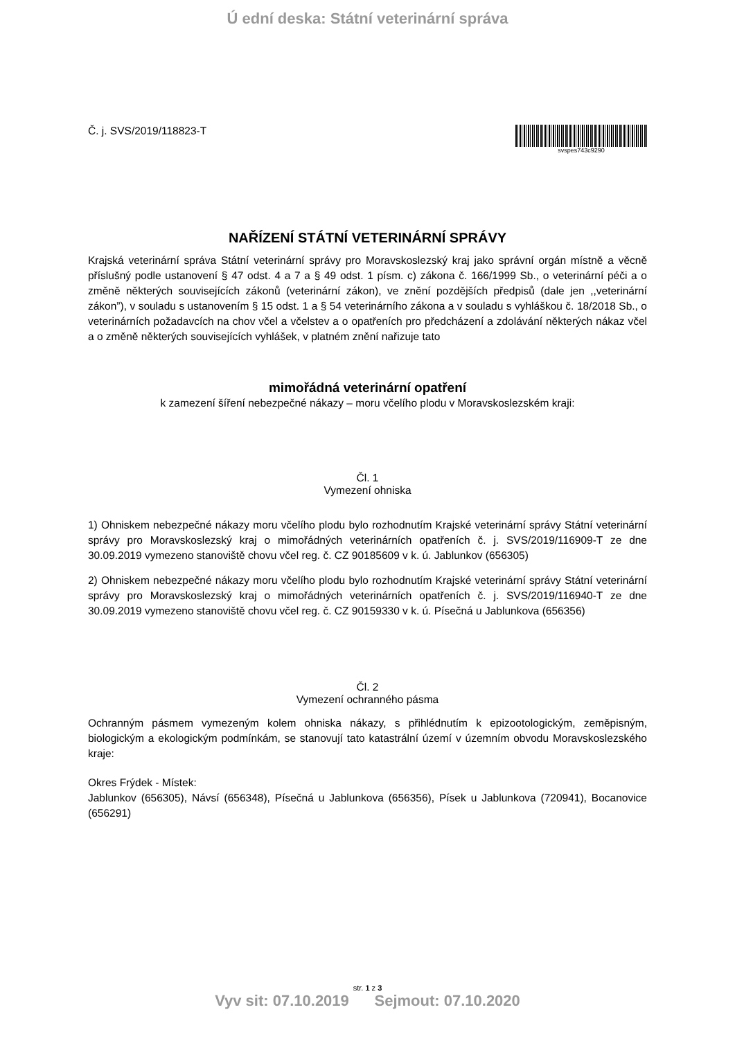Ú ední deska: Státní veterinární správa
Č. j. SVS/2019/118823-T
svspes743c9290
NAŘÍZENÍ STÁTNÍ VETERINÁRNÍ SPRÁVY
Krajská veterinární správa Státní veterinární správy pro Moravskoslezský kraj jako správní orgán místně a věcně příslušný podle ustanovení § 47 odst. 4 a 7 a § 49 odst. 1 písm. c) zákona č. 166/1999 Sb., o veterinární péči a o změně některých souvisejících zákonů (veterinární zákon), ve znění pozdějších předpisů (dale jen ,,veterinární zákon”), v souladu s ustanovením § 15 odst. 1 a § 54 veterinárního zákona a v souladu s vyhláškou č. 18/2018 Sb., o veterinárních požadavcích na chov včel a včelstev a o opatřeních pro předcházení a zdolávání některých nákaz včel a o změně některých souvisejících vyhlášek, v platném znění nařizuje tato
mimořádná veterinární opatření
k zamezení šíření nebezpečné nákazy – moru včelího plodu v Moravskoslezském kraji:
Čl. 1
Vymezení ohniska
1) Ohniskem nebezpečné nákazy moru včelího plodu bylo rozhodnutím Krajské veterinární správy Státní veterinární správy pro Moravskoslezský kraj o mimořádných veterinárních opatřeních č. j. SVS/2019/116909-T ze dne 30.09.2019 vymezeno stanoviště chovu včel reg. č. CZ 90185609 v k. ú. Jablunkov (656305)
2) Ohniskem nebezpečné nákazy moru včelího plodu bylo rozhodnutím Krajské veterinární správy Státní veterinární správy pro Moravskoslezský kraj o mimořádných veterinárních opatřeních č. j. SVS/2019/116940-T ze dne 30.09.2019 vymezeno stanoviště chovu včel reg. č. CZ 90159330 v k. ú. Písečná u Jablunkova (656356)
Čl. 2
Vymezení ochranného pásma
Ochranným pásmem vymezeným kolem ohniska nákazy, s přihlédnutím k epizootologickým, zeměpisným, biologickým a ekologickým podmínkám, se stanovují tato katastrální území v územním obvodu Moravskoslezského kraje:
Okres Frýdek - Místek:
Jablunkov (656305), Návsí (656348), Písečná u Jablunkova (656356), Písek u Jablunkova (720941), Bocanovice (656291)
str. 1 z 3
Vyv sit: 07.10.2019 Sejmout: 07.10.2020